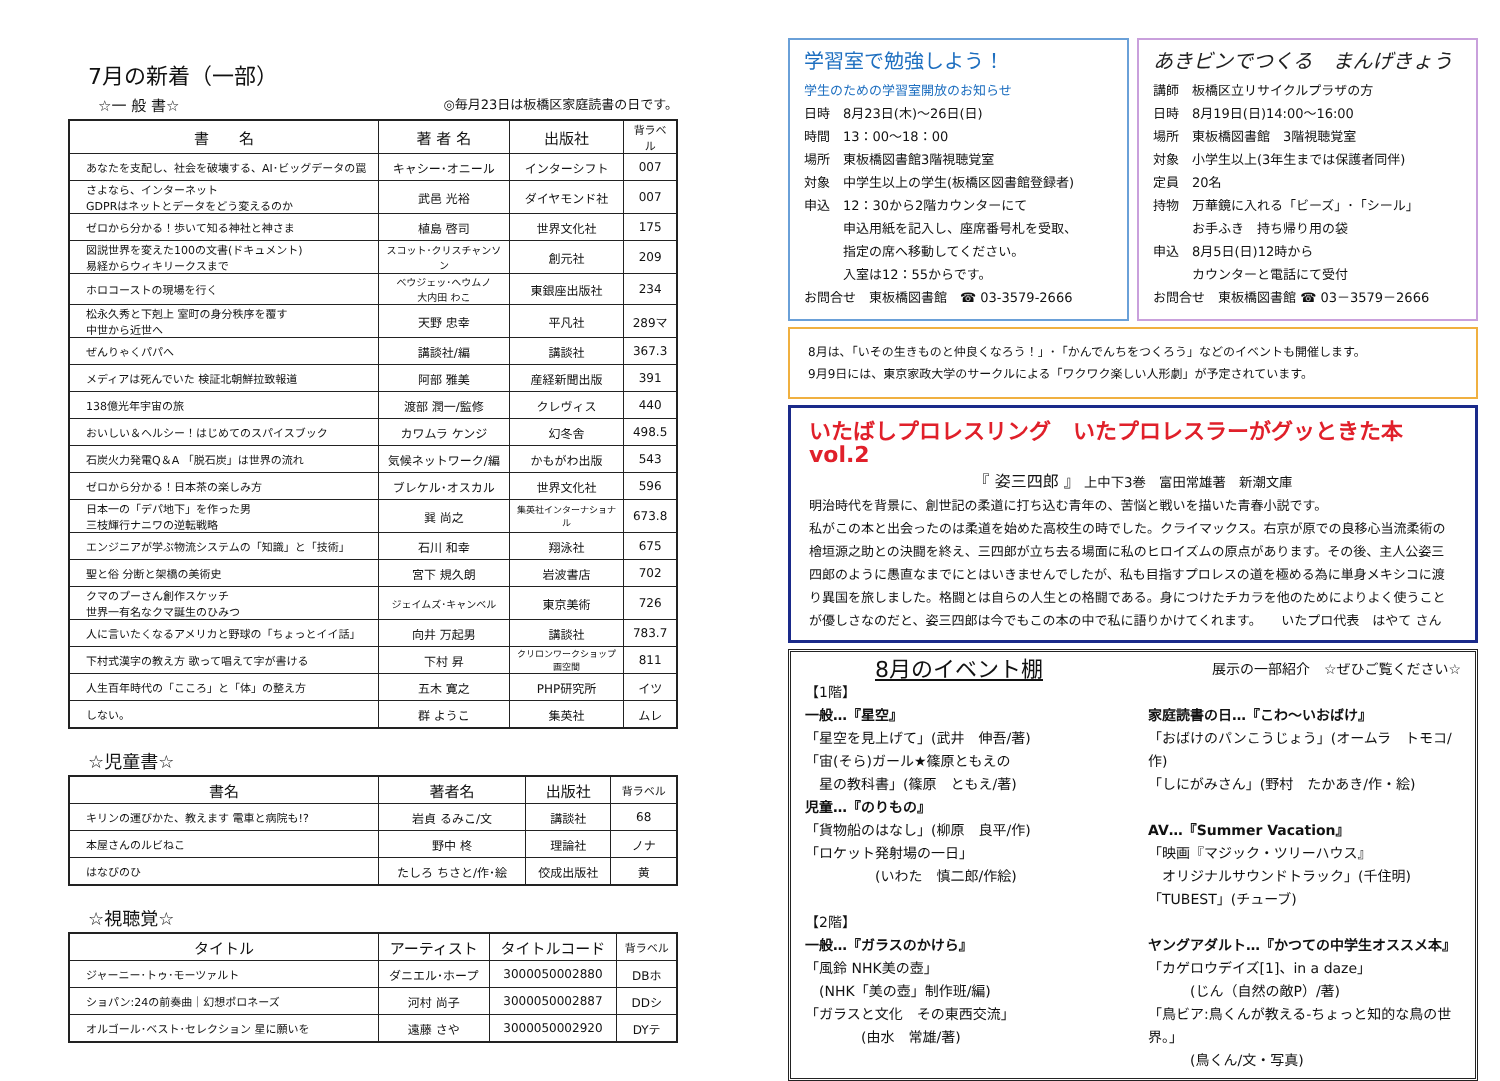7月の新着（一部）
☆一 般 書☆ ◎毎月23日は板橋区家庭読書の日です。
| 書 名 | 著 者 名 | 出版社 | 背ラベル |
| --- | --- | --- | --- |
| あなたを支配し、社会を破壊する、AI･ビッグデータの罠 | キャシー･オニール | インターシフト | 007 |
| さよなら、インターネット GDPRはネットとデータをどう変えるのか | 武邑 光裕 | ダイヤモンド社 | 007 |
| ゼロから分かる！歩いて知る神社と神さま | 植島 啓司 | 世界文化社 | 175 |
| 図説世界を変えた100の文書(ドキュメント) 易経からウィキリークスまで | スコット･クリスチャンソン | 創元社 | 209 |
| ホロコーストの現場を行く | ベウジェッ･ヘウムノ 大内田 わこ | 東銀座出版社 | 234 |
| 松永久秀と下剋上 室町の身分秩序を覆す 中世から近世へ | 天野 忠幸 | 平凡社 | 289マ |
| ぜんりゃくパパへ | 講談社/編 | 講談社 | 367.3 |
| メディアは死んでいた 検証北朝鮮拉致報道 | 阿部 雅美 | 産経新聞出版 | 391 |
| 138億光年宇宙の旅 | 渡部 潤一/監修 | クレヴィス | 440 |
| おいしい＆ヘルシー！はじめてのスパイスブック | カワムラ ケンジ | 幻冬舎 | 498.5 |
| 石炭火力発電Q＆A 「脱石炭」は世界の流れ | 気候ネットワーク/編 | かもがわ出版 | 543 |
| ゼロから分かる！日本茶の楽しみ方 | ブレケル･オスカル | 世界文化社 | 596 |
| 日本一の「デパ地下」を作った男 三枝輝行ナニワの逆転戦略 | 巽 尚之 | 集英社インターナショナル | 673.8 |
| エンジニアが学ぶ物流システムの「知識」と「技術」 | 石川 和幸 | 翔泳社 | 675 |
| 聖と俗 分断と架橋の美術史 | 宮下 規久朗 | 岩波書店 | 702 |
| クマのプーさん創作スケッチ 世界一有名なクマ誕生のひみつ | ジェイムズ･キャンベル | 東京美術 | 726 |
| 人に言いたくなるアメリカと野球の「ちょっとイイ話」 | 向井 万起男 | 講談社 | 783.7 |
| 下村式漢字の教え方 歌って唱えて字が書ける | 下村 昇 | クリロンワークショップ 画空間 | 811 |
| 人生百年時代の「こころ」と「体」の整え方 | 五木 寛之 | PHP研究所 | イツ |
| しない。 | 群 ようこ | 集英社 | ムレ |
☆児童書☆
| 書名 | 著者名 | 出版社 | 背ラベル |
| --- | --- | --- | --- |
| キリンの運びかた、教えます 電車と病院も!? | 岩貞 るみこ/文 | 講談社 | 68 |
| 本屋さんのルビねこ | 野中 柊 | 理論社 | ノナ |
| はなびのひ | たしろ ちさと/作･絵 | 佼成出版社 | 黄 |
☆視聴覚☆
| タイトル | アーティスト | タイトルコード | 背ラベル |
| --- | --- | --- | --- |
| ジャーニー･トゥ･モーツァルト | ダニエル･ホープ | 3000050002880 | DBホ |
| ショパン:24の前奏曲｜幻想ポロネーズ | 河村 尚子 | 3000050002887 | DDシ |
| オルゴール･ベスト･セレクション 星に願いを | 遠藤 さや | 3000050002920 | DYテ |
学習室で勉強しよう！
学生のための学習室開放のお知らせ
日時　8月23日(木)～26日(日)
時間　13：00～18：00
場所　東板橋図書館3階視聴覚室
対象　中学生以上の学生(板橋区図書館登録者)
申込　12：30から2階カウンターにて
　　　申込用紙を記入し、座席番号札を受取、
　　　指定の席へ移動してください。
　　　入室は12：55からです。
お問合せ　東板橋図書館　☎ 03-3579-2666
あきビンでつくる　まんげきょう
講師　板橋区立リサイクルプラザの方
日時　8月19日(日)14:00～16:00
場所　東板橋図書館　3階視聴覚室
対象　小学生以上(3年生までは保護者同伴)
定員　20名
持物　万華鏡に入れる「ビーズ」･「シール」
　　　お手ふき　持ち帰り用の袋
申込　8月5日(日)12時から
　　　カウンターと電話にて受付
お問合せ　東板橋図書館 ☎ 03－3579－2666
8月は､「いその生きものと仲良くなろう！」･「かんでんちをつくろう」などのイベントも開催します。
9月9日には、東京家政大学のサークルによる「ワクワク楽しい人形劇」が予定されています。
いたばしプロレスリング　いたプロレスラーがグッときた本　vol.2
『 姿三四郎 』 上中下3巻　富田常雄著　新潮文庫
明治時代を背景に、創世記の柔道に打ち込む青年の、苦悩と戦いを描いた青春小説です。
私がこの本と出会ったのは柔道を始めた高校生の時でした。クライマックス。右京が原での良移心当流柔術の檜垣源之助との決闘を終え、三四郎が立ち去る場面に私のヒロイズムの原点があります。その後、主人公姿三四郎のように愚直なまでにとはいきませんでしたが、私も目指すプロレスの道を極める為に単身メキシコに渡り異国を旅しました。格闘とは自らの人生との格闘である。身につけたチカラを他のためによりよく使うことが優しさなのだと、姿三四郎は今でもこの本の中で私に語りかけてくれます。　　いたプロ代表　はやて さん
8月のイベント棚 展示の一部紹介　☆ぜひご覧ください☆
【1階】
一般…『星空』
「星空を見上げて」(武井　伸吾/著)
「宙(そら)ガール★篠原ともえの
　星の教科書」(篠原　ともえ/著)
児童…『のりもの』
「貨物船のはなし」(柳原　良平/作)
「ロケット発射場の一日」
　　　　　(いわた　慎二郎/作絵)
家庭読書の日…『こわ～いおばけ』
「おばけのパンこうじょう」(オームラ　トモコ/作)
「しにがみさん」(野村　たかあき/作・絵)
AV…『Summer Vacation』
「映画『マジック・ツリーハウス』
　オリジナルサウンドトラック」(千住明)
「TUBEST」(チューブ)
【2階】
一般…『ガラスのかけら』
「風鈴 NHK美の壺」
　(NHK「美の壺」制作班/編)
「ガラスと文化　その東西交流」
　　　　(由水　常雄/著)
ヤングアダルト…『かつての中学生オススメ本』
「カゲロウデイズ[1]、in a daze」
　　　(じん（自然の敵P）/著)
「鳥ビア:鳥くんが教える‐ちょっと知的な鳥の世界。」
　　　(鳥くん/文・写真)